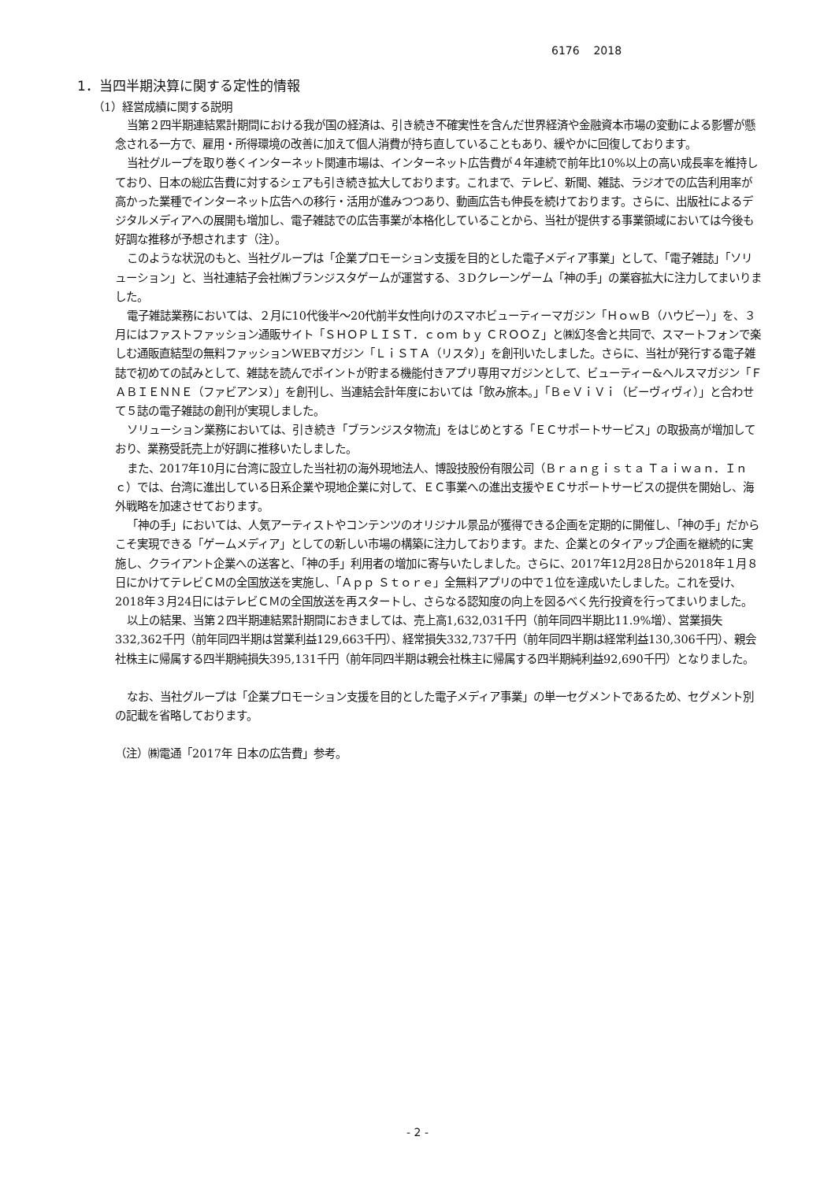6176 2018
1．当四半期決算に関する定性的情報
（1）経営成績に関する説明
当第２四半期連結累計期間における我が国の経済は、引き続き不確実性を含んだ世界経済や金融資本市場の変動による影響が懸念される一方で、雇用・所得環境の改善に加えて個人消費が持ち直していることもあり、緩やかに回復しております。
当社グループを取り巻くインターネット関連市場は、インターネット広告費が４年連続で前年比10%以上の高い成長率を維持しており、日本の総広告費に対するシェアも引き続き拡大しております。これまで、テレビ、新聞、雑誌、ラジオでの広告利用率が高かった業種でインターネット広告への移行・活用が進みつつあり、動画広告も伸長を続けております。さらに、出版社によるデジタルメディアへの展開も増加し、電子雑誌での広告事業が本格化していることから、当社が提供する事業領域においては今後も好調な推移が予想されます（注）。
このような状況のもと、当社グループは「企業プロモーション支援を目的とした電子メディア事業」として、「電子雑誌」「ソリューション」と、当社連結子会社㈱ブランジスタゲームが運営する、３Dクレーンゲーム「神の手」の業容拡大に注力してまいりました。
電子雑誌業務においては、２月に10代後半～20代前半女性向けのスマホビューティーマガジン「ＨｏｗＢ（ハウビー）」を、３月にはファストファッション通販サイト「ＳＨＯＰＬＩＳＴ．ｃｏｍ ｂｙ ＣＲＯＯＺ」と㈱幻冬舎と共同で、スマートフォンで楽しむ通販直結型の無料ファッションWEBマガジン「ＬｉＳＴＡ（リスタ）」を創刊いたしました。さらに、当社が発行する電子雑誌で初めての試みとして、雑誌を読んでポイントが貯まる機能付きアプリ専用マガジンとして、ビューティー&ヘルスマガジン「ＦＡＢＩＥＮＮＥ（ファビアンヌ）」を創刊し、当連結会計年度においては「飲み旅本。」「ＢｅＶｉＶｉ（ビーヴィヴィ）」と合わせて５誌の電子雑誌の創刊が実現しました。
ソリューション業務においては、引き続き「ブランジスタ物流」をはじめとする「ＥＣサポートサービス」の取扱高が増加しており、業務受託売上が好調に推移いたしました。
また、2017年10月に台湾に設立した当社初の海外現地法人、博設技股份有限公司（Ｂｒａｎｇｉｓｔａ Ｔａｉｗａｎ．Ｉｎｃ）では、台湾に進出している日系企業や現地企業に対して、ＥＣ事業への進出支援やＥＣサポートサービスの提供を開始し、海外戦略を加速させております。
「神の手」においては、人気アーティストやコンテンツのオリジナル景品が獲得できる企画を定期的に開催し、「神の手」だからこそ実現できる「ゲームメディア」としての新しい市場の構築に注力しております。また、企業とのタイアップ企画を継続的に実施し、クライアント企業への送客と、「神の手」利用者の増加に寄与いたしました。さらに、2017年12月28日から2018年１月８日にかけてテレビＣＭの全国放送を実施し、「Ａｐｐ Ｓｔｏｒｅ」全無料アプリの中で１位を達成いたしました。これを受け、2018年３月24日にはテレビＣＭの全国放送を再スタートし、さらなる認知度の向上を図るべく先行投資を行ってまいりました。
以上の結果、当第２四半期連結累計期間におきましては、売上高1,632,031千円（前年同四半期比11.9%増）、営業損失332,362千円（前年同四半期は営業利益129,663千円）、経常損失332,737千円（前年同四半期は経常利益130,306千円）、親会社株主に帰属する四半期純損失395,131千円（前年同四半期は親会社株主に帰属する四半期純利益92,690千円）となりました。
なお、当社グループは「企業プロモーション支援を目的とした電子メディア事業」の単一セグメントであるため、セグメント別の記載を省略しております。
（注）㈱電通「2017年 日本の広告費」参考。
- 2 -